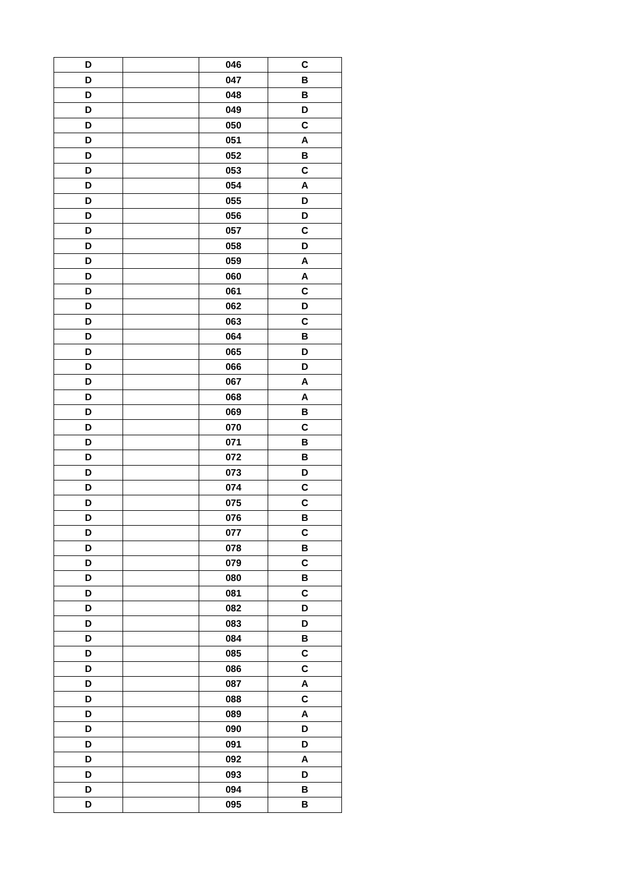| D | | 046 | C |
| D | | 047 | B |
| D | | 048 | B |
| D | | 049 | D |
| D | | 050 | C |
| D | | 051 | A |
| D | | 052 | B |
| D | | 053 | C |
| D | | 054 | A |
| D | | 055 | D |
| D | | 056 | D |
| D | | 057 | C |
| D | | 058 | D |
| D | | 059 | A |
| D | | 060 | A |
| D | | 061 | C |
| D | | 062 | D |
| D | | 063 | C |
| D | | 064 | B |
| D | | 065 | D |
| D | | 066 | D |
| D | | 067 | A |
| D | | 068 | A |
| D | | 069 | B |
| D | | 070 | C |
| D | | 071 | B |
| D | | 072 | B |
| D | | 073 | D |
| D | | 074 | C |
| D | | 075 | C |
| D | | 076 | B |
| D | | 077 | C |
| D | | 078 | B |
| D | | 079 | C |
| D | | 080 | B |
| D | | 081 | C |
| D | | 082 | D |
| D | | 083 | D |
| D | | 084 | B |
| D | | 085 | C |
| D | | 086 | C |
| D | | 087 | A |
| D | | 088 | C |
| D | | 089 | A |
| D | | 090 | D |
| D | | 091 | D |
| D | | 092 | A |
| D | | 093 | D |
| D | | 094 | B |
| D | | 095 | B |